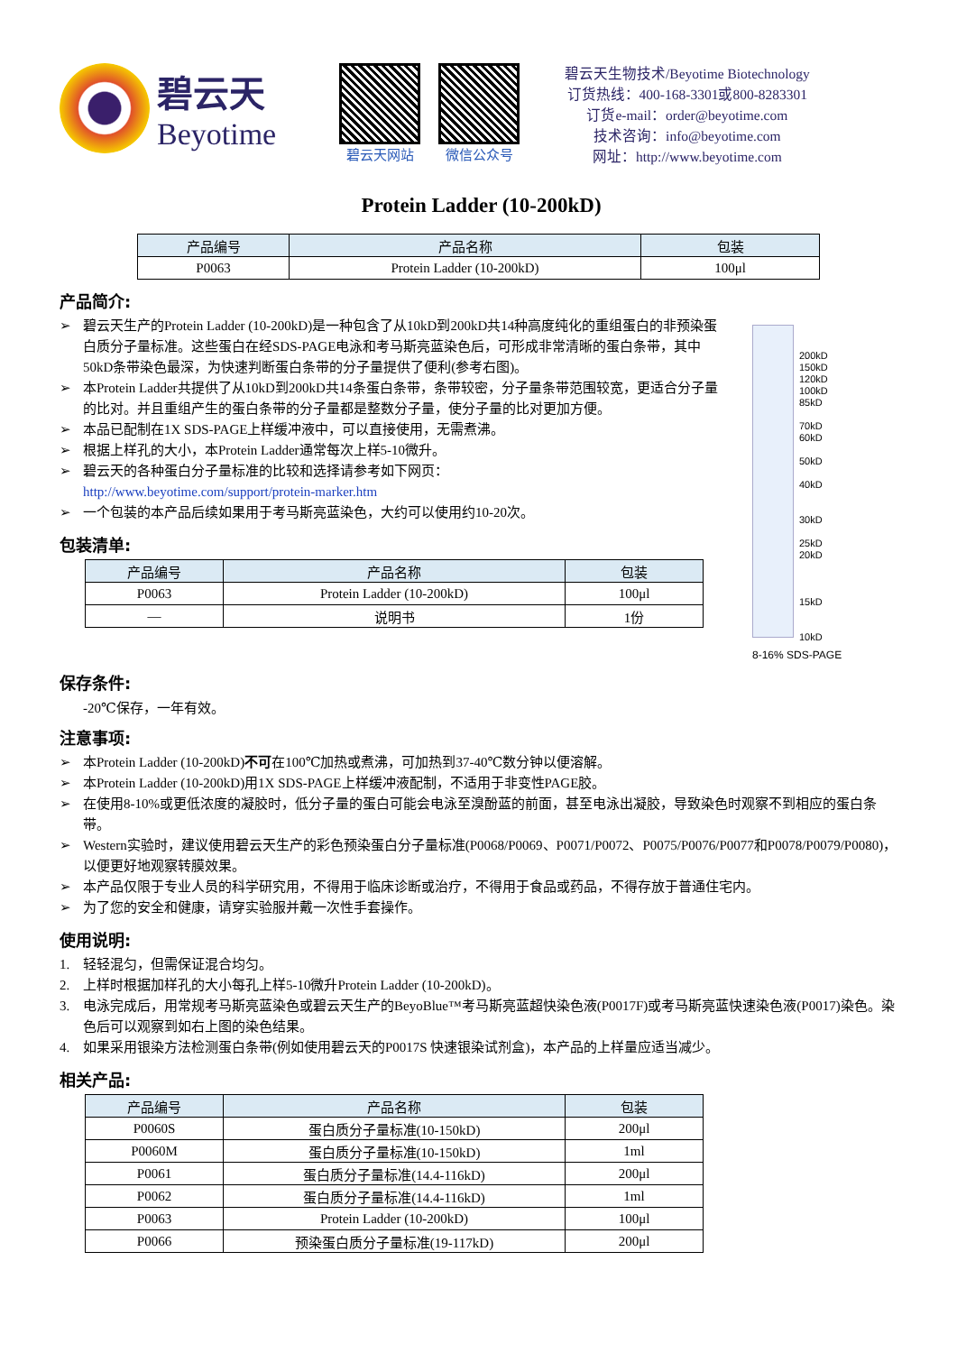碧云天
Beyotime
碧云天网站 微信公众号
碧云天生物技术/Beyotime Biotechnology
订货热线：400-168-3301或800-8283301
订货e-mail：order@beyotime.com
技术咨询：info@beyotime.com
网址：http://www.beyotime.com
Protein Ladder (10-200kD)
| 产品编号 | 产品名称 | 包装 |
| --- | --- | --- |
| P0063 | Protein Ladder (10-200kD) | 100μl |
产品简介:
➢ 碧云天生产的Protein Ladder (10-200kD)是一种包含了从10kD到200kD共14种高度纯化的重组蛋白的非预染蛋白质分子量标准。这些蛋白在经SDS-PAGE电泳和考马斯亮蓝染色后，可形成非常清晰的蛋白条带，其中50kD条带染色最深，为快速判断蛋白条带的分子量提供了便利(参考右图)。
➢ 本Protein Ladder共提供了从10kD到200kD共14条蛋白条带，条带较密，分子量条带范围较宽，更适合分子量的比对。并且重组产生的蛋白条带的分子量都是整数分子量，使分子量的比对更加方便。
➢ 本品已配制在1X SDS-PAGE上样缓冲液中，可以直接使用，无需煮沸。
➢ 根据上样孔的大小，本Protein Ladder通常每次上样5-10微升。
➢ 碧云天的各种蛋白分子量标准的比较和选择请参考如下网页：
http://www.beyotime.com/support/protein-marker.htm
➢ 一个包装的本产品后续如果用于考马斯亮蓝染色，大约可以使用约10-20次。
包装清单:
| 产品编号 | 产品名称 | 包装 |
| --- | --- | --- |
| P0063 | Protein Ladder (10-200kD) | 100μl |
| — | 说明书 | 1份 |
200kD
150kD
120kD
100kD
85kD
70kD
60kD
50kD
40kD
30kD
25kD
20kD
15kD
10kD
8-16% SDS-PAGE
保存条件:
-20℃保存，一年有效。
注意事项:
➢ 本Protein Ladder (10-200kD)不可在100℃加热或煮沸，可加热到37-40℃数分钟以便溶解。
➢ 本Protein Ladder (10-200kD)用1X SDS-PAGE上样缓冲液配制，不适用于非变性PAGE胶。
➢ 在使用8-10%或更低浓度的凝胶时，低分子量的蛋白可能会电泳至溴酚蓝的前面，甚至电泳出凝胶，导致染色时观察不到相应的蛋白条带。
➢ Western实验时，建议使用碧云天生产的彩色预染蛋白分子量标准(P0068/P0069、P0071/P0072、P0075/P0076/P0077和P0078/P0079/P0080)，以便更好地观察转膜效果。
➢ 本产品仅限于专业人员的科学研究用，不得用于临床诊断或治疗，不得用于食品或药品，不得存放于普通住宅内。
➢ 为了您的安全和健康，请穿实验服并戴一次性手套操作。
使用说明:
1. 轻轻混匀，但需保证混合均匀。
2. 上样时根据加样孔的大小每孔上样5-10微升Protein Ladder (10-200kD)。
3. 电泳完成后，用常规考马斯亮蓝染色或碧云天生产的BeyoBlue™考马斯亮蓝超快染色液(P0017F)或考马斯亮蓝快速染色液(P0017)染色。染色后可以观察到如右上图的染色结果。
4. 如果采用银染方法检测蛋白条带(例如使用碧云天的P0017S 快速银染试剂盒)，本产品的上样量应适当减少。
相关产品:
| 产品编号 | 产品名称 | 包装 |
| --- | --- | --- |
| P0060S | 蛋白质分子量标准(10-150kD) | 200μl |
| P0060M | 蛋白质分子量标准(10-150kD) | 1ml |
| P0061 | 蛋白质分子量标准(14.4-116kD) | 200μl |
| P0062 | 蛋白质分子量标准(14.4-116kD) | 1ml |
| P0063 | Protein Ladder (10-200kD) | 100μl |
| P0066 | 预染蛋白质分子量标准(19-117kD) | 200μl |